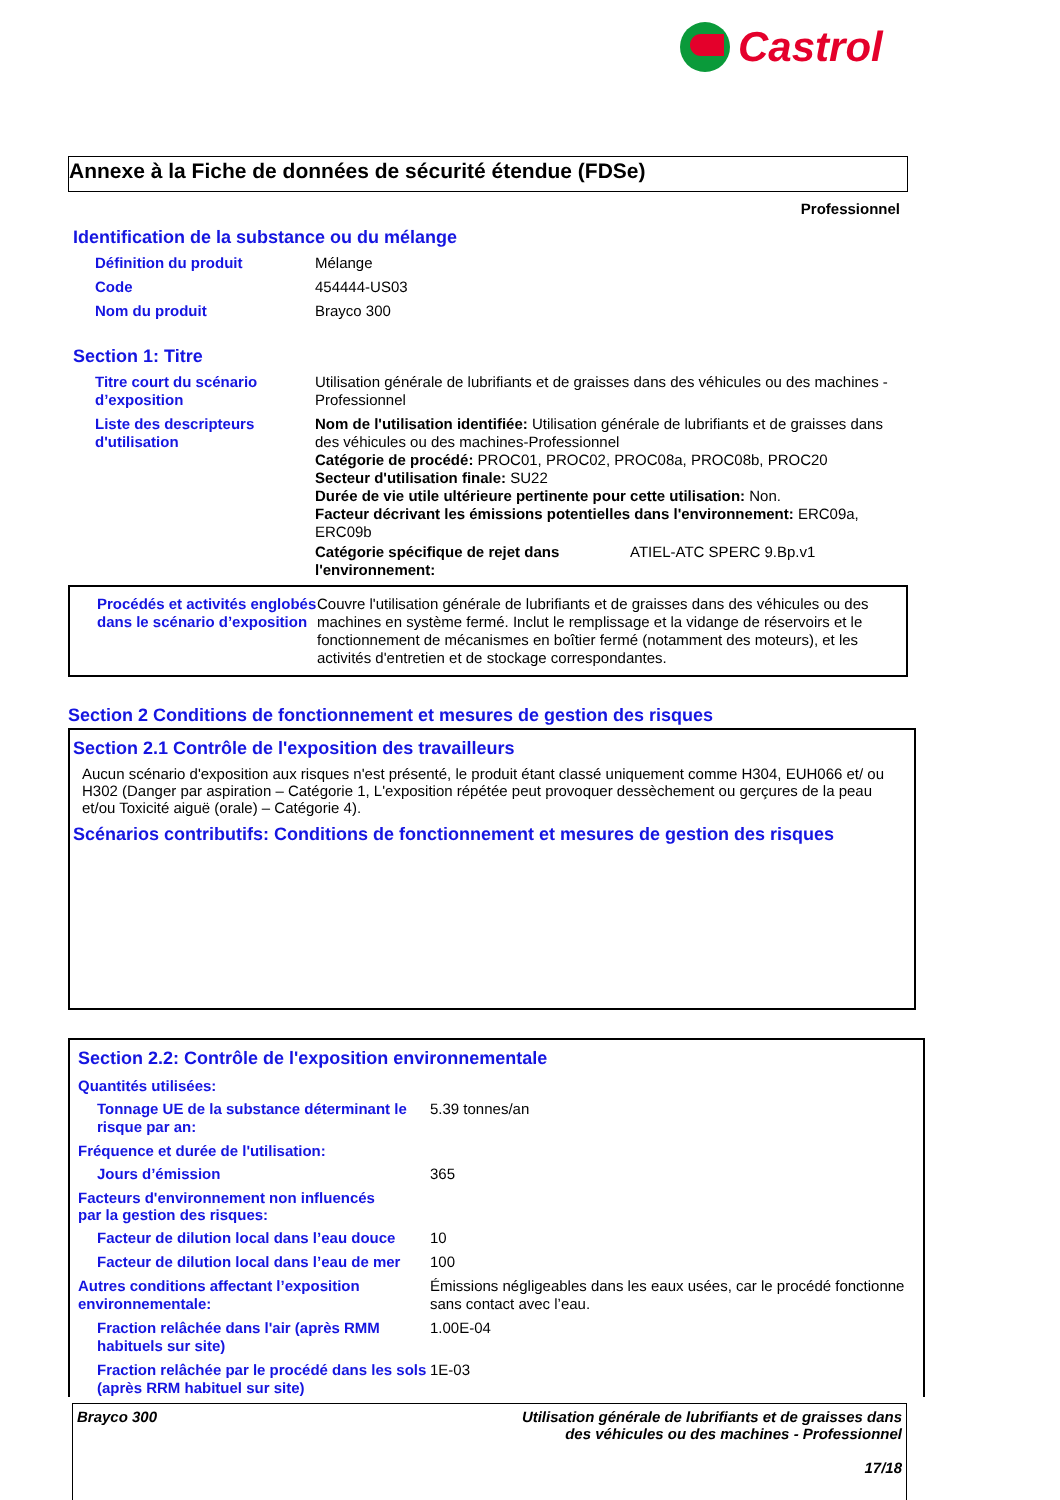Castrol
Annexe à la Fiche de données de sécurité étendue (FDSe)
Professionnel
Identification de la substance ou du mélange
Définition du produit Mélange
Code 454444-US03
Nom du produit Brayco 300
Section 1: Titre
Titre court du scénario d’exposition
Utilisation générale de lubrifiants et de graisses dans des véhicules ou des machines - Professionnel
Liste des descripteurs d'utilisation
Nom de l'utilisation identifiée: Utilisation générale de lubrifiants et de graisses dans des véhicules ou des machines-Professionnel
Catégorie de procédé: PROC01, PROC02, PROC08a, PROC08b, PROC20
Secteur d'utilisation finale: SU22
Durée de vie utile ultérieure pertinente pour cette utilisation: Non.
Facteur décrivant les émissions potentielles dans l'environnement: ERC09a, ERC09b
Catégorie spécifique de rejet dans l'environnement: ATIEL-ATC SPERC 9.Bp.v1
Procédés et activités englobés dans le scénario d’exposition
Couvre l'utilisation générale de lubrifiants et de graisses dans des véhicules ou des machines en système fermé. Inclut le remplissage et la vidange de réservoirs et le fonctionnement de mécanismes en boîtier fermé (notamment des moteurs), et les activités d'entretien et de stockage correspondantes.
Section 2 Conditions de fonctionnement et mesures de gestion des risques
Section 2.1 Contrôle de l'exposition des travailleurs
Aucun scénario d'exposition aux risques n'est présenté, le produit étant classé uniquement comme H304, EUH066 et/ ou H302 (Danger par aspiration – Catégorie 1, L'exposition répétée peut provoquer dessèchement ou gerçures de la peau et/ou Toxicité aiguë (orale) – Catégorie 4).
Scénarios contributifs: Conditions de fonctionnement et mesures de gestion des risques
Section 2.2: Contrôle de l'exposition environnementale
Quantités utilisées:
Tonnage UE de la substance déterminant le risque par an:
5.39 tonnes/an
Fréquence et durée de l'utilisation:
Jours d’émission 365
Facteurs d'environnement non influencés par la gestion des risques:
Facteur de dilution local dans l’eau douce
10
Facteur de dilution local dans l’eau de mer
100
Autres conditions affectant l’exposition environnementale:
Émissions négligeables dans les eaux usées, car le procédé fonctionne sans contact avec l’eau.
Fraction relâchée dans l'air (après RMM habituels sur site)
1.00E-04
Fraction relâchée par le procédé dans les sols (après RRM habituel sur site)
1E-03
Brayco 300 Utilisation générale de lubrifiants et de graisses dans
des véhicules ou des machines - Professionnel
17/18